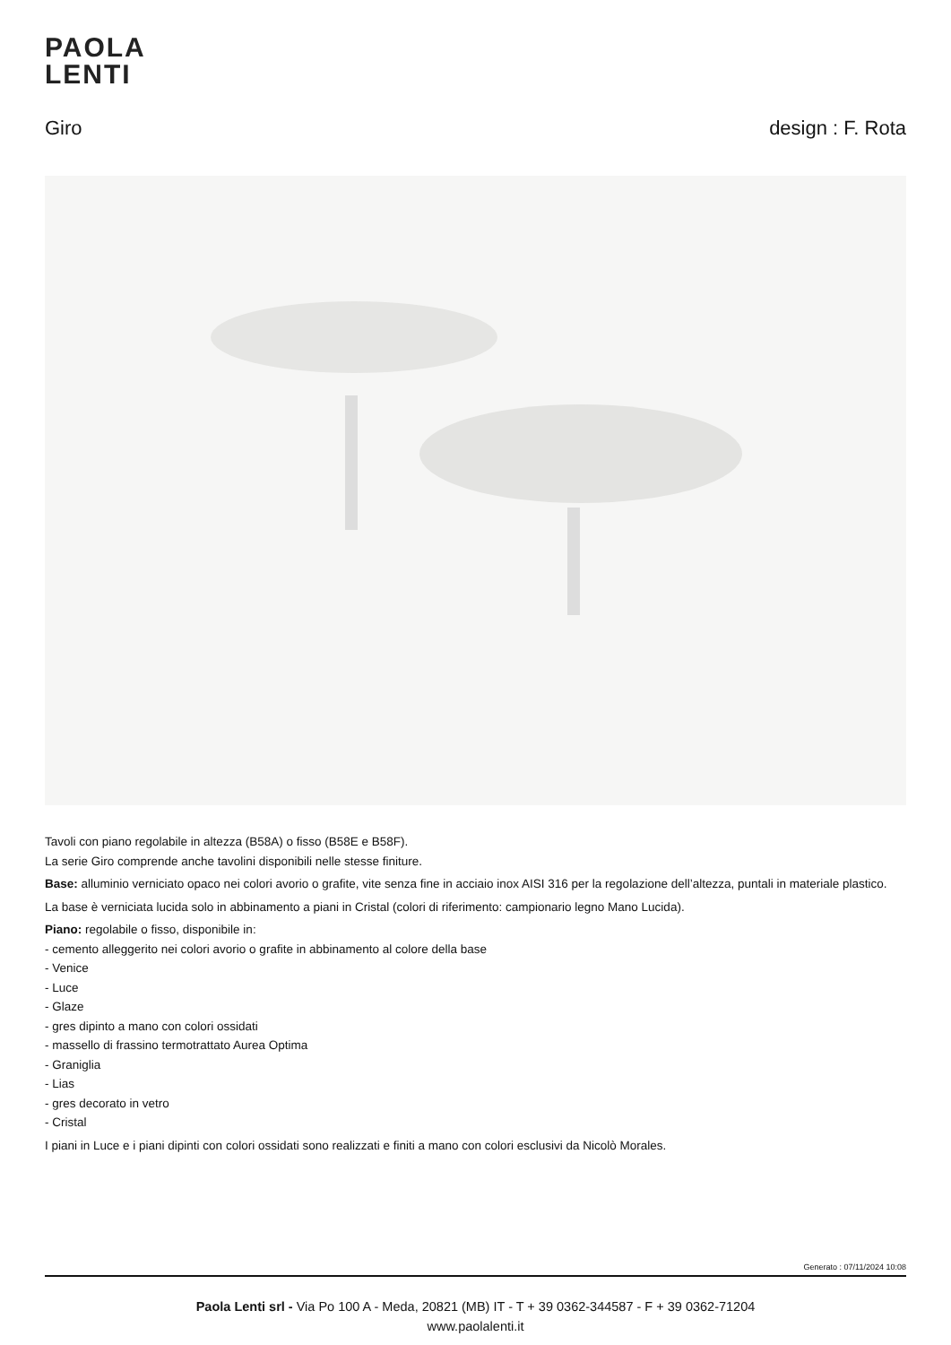PAOLA
LENTI
Giro design : F. Rota
Tavoli con piano regolabile in altezza (B58A) o fisso (B58E e B58F).
La serie Giro comprende anche tavolini disponibili nelle stesse finiture.
Base: alluminio verniciato opaco nei colori avorio o grafite, vite senza fine in acciaio inox AISI 316 per la regolazione dell’altezza, puntali in materiale plastico.
La base è verniciata lucida solo in abbinamento a piani in Cristal (colori di riferimento: campionario legno Mano Lucida).
Piano: regolabile o fisso, disponibile in:
- cemento alleggerito nei colori avorio o grafite in abbinamento al colore della base
- Venice
- Luce
- Glaze
- gres dipinto a mano con colori ossidati
- massello di frassino termotrattato Aurea Optima
- Graniglia
- Lias
- gres decorato in vetro
- Cristal
I piani in Luce e i piani dipinti con colori ossidati sono realizzati e finiti a mano con colori esclusivi da Nicolò Morales.
Generato : 07/11/2024 10:08
Paola Lenti srl - Via Po 100 A - Meda, 20821 (MB) IT - T + 39 0362-344587 - F + 39 0362-71204
www.paolalenti.it